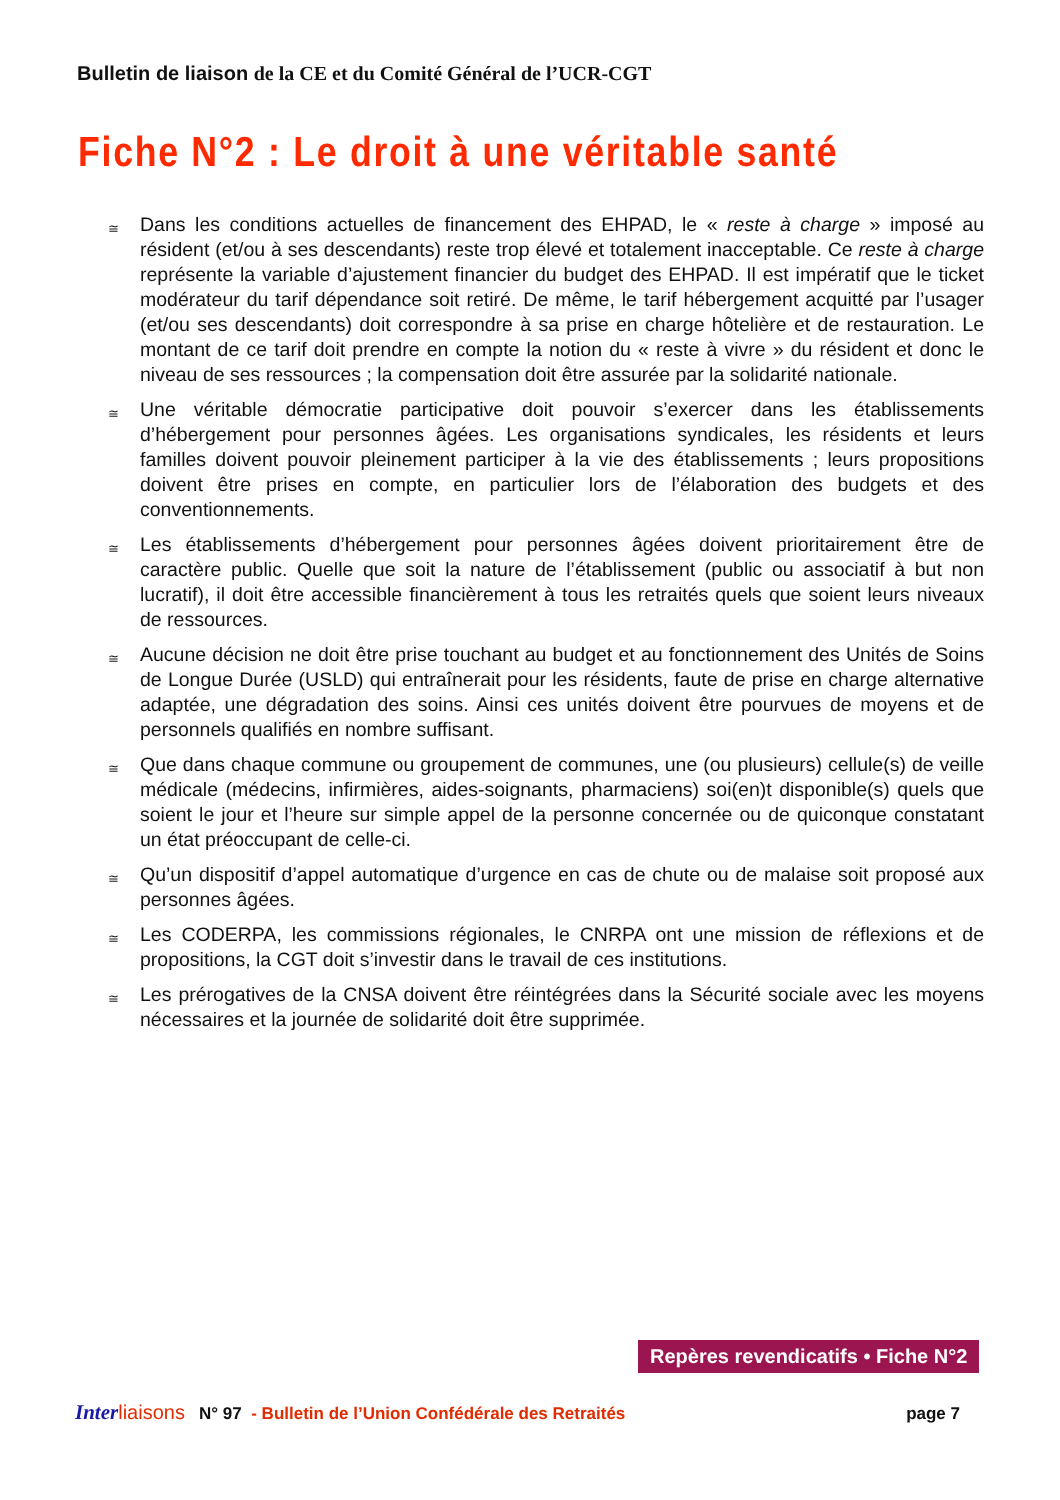Bulletin de liaison de la CE et du Comité Général de l’UCR-CGT
Fiche N°2 : Le droit à une véritable santé
≅
Dans les conditions actuelles de financement des EHPAD, le « reste à charge » imposé au résident (et/ou à ses descendants) reste trop élevé et totalement inacceptable. Ce reste à charge représente la variable d’ajustement financier du budget des EHPAD. Il est impératif que le ticket modérateur du tarif dépendance soit retiré. De même, le tarif hébergement acquitté par l’usager (et/ou ses descendants) doit correspondre à sa prise en charge hôtelière et de restauration. Le montant de ce tarif doit prendre en compte la notion du « reste à vivre » du résident et donc le niveau de ses ressources ; la compensation doit être assurée par la solidarité nationale.
≅
Une véritable démocratie participative doit pouvoir s’exercer dans les établissements d’hébergement pour personnes âgées. Les organisations syndicales, les résidents et leurs familles doivent pouvoir pleinement participer à la vie des établissements ; leurs propositions doivent être prises en compte, en particulier lors de l’élaboration des budgets et des conventionnements.
≅
Les établissements d’hébergement pour personnes âgées doivent prioritairement être de caractère public. Quelle que soit la nature de l’établissement (public ou associatif à but non lucratif), il doit être accessible financièrement à tous les retraités quels que soient leurs niveaux de ressources.
≅
Aucune décision ne doit être prise touchant au budget et au fonctionnement des Unités de Soins de Longue Durée (USLD) qui entraînerait pour les résidents, faute de prise en charge alternative adaptée, une dégradation des soins. Ainsi ces unités doivent être pourvues de moyens et de personnels qualifiés en nombre suffisant.
≅
Que dans chaque commune ou groupement de communes, une (ou plusieurs) cellule(s) de veille médicale (médecins, infirmières, aides-soignants, pharmaciens) soi(en)t disponible(s) quels que soient le jour et l’heure sur simple appel de la personne concernée ou de quiconque constatant un état préoccupant de celle-ci.
≅
Qu’un dispositif d’appel automatique d’urgence en cas de chute ou de malaise soit proposé aux personnes âgées.
≅
Les CODERPA, les commissions régionales, le CNRPA ont une mission de réflexions et de propositions, la CGT doit s’investir dans le travail de ces institutions.
≅
Les prérogatives de la CNSA doivent être réintégrées dans la Sécurité sociale avec les moyens nécessaires et la journée de solidarité doit être supprimée.
Repères revendicatifs • Fiche N°2
Inter liaisons N° 97 - Bulletin de l’Union Confédérale des Retraités page 7